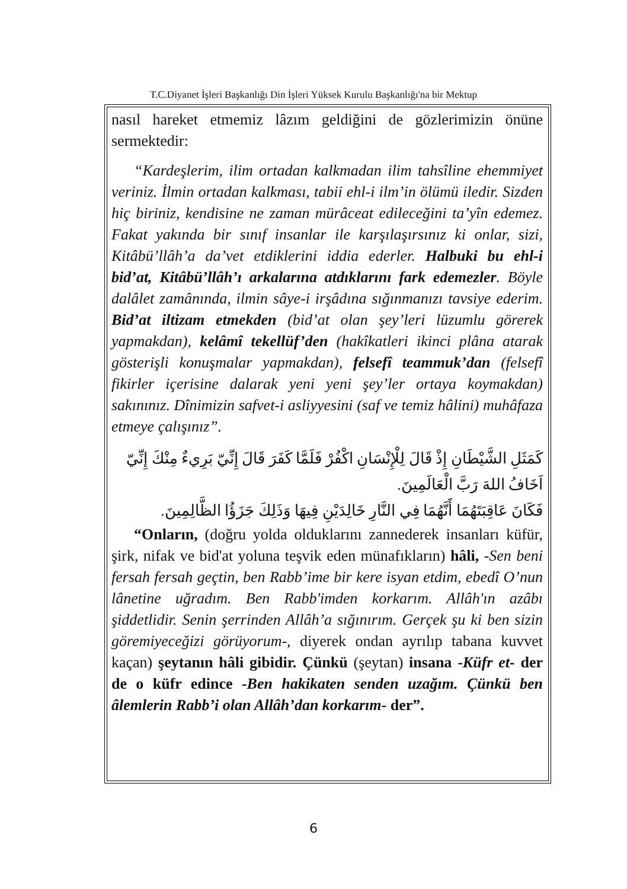T.C.Diyanet İşleri Başkanlığı Din İşleri Yüksek Kurulu Başkanlığı'na bir Mektup
nasıl hareket etmemiz lâzım geldiğini de gözlerimizin önüne sermektedir:
“Kardeşlerim, ilim ortadan kalkmadan ilim tahsîline ehemmiyet veriniz. İlmin ortadan kalkması, tabii ehl-i ilm’in ölümü iledir. Sizden hiç biriniz, kendisine ne zaman mürâceat edileceğini ta’yîn edemez. Fakat yakında bir sınıf insanlar ile karşılaşırsınız ki onlar, sizi, Kitâbü’llâh’a da’vet etdiklerini iddia ederler. Halbuki bu ehl-i bid’at, Kitâbü’llâh’ı arkalarına atdıklarını fark edemezler. Böyle dalâlet zamânında, ilmin sâye-i irşâdına sığınmanızı tavsiye ederim. Bid’at iltizam etmekden (bid’at olan şey’leri lüzumlu görerek yapmakdan), kelâmî tekellüf’den (hakîkatleri ikinci plâna atarak gösterişli konuşmalar yapmakdan), felsefî teammuk’dan (felsefî fikirler içerisine dalarak yeni yeni şey’ler ortaya koymakdan) sakınınız. Dînimizin safvet-i asliyyesini (saf ve temiz hâlini) muhâfaza etmeye çalışınız”.
كَمَثَلِ الشَّيْطَانِ إِذْ قَالَ لِلْإِنْسَانِ اكْفُرْ فَلَمَّا كَفَرَ قَالَ إِنِّيّ بَرِيءٌ مِنْكَ إِنِّيّ اَخَافُ اللهَ رَبَّ الْعَالَمِينَ.
فَكَانَ عَاقِبَتَهُمَا أَنَّهُمَا فِي النَّارِ خَالِدَيْنِ فِيهَا وَذَلِكَ جَزَؤُا الظَّالِمِينَ.
“Onların, (doğru yolda olduklarını zannederek insanları küfür, şirk, nifak ve bid'at yoluna teşvik eden münafıkların) hâli, -Sen beni fersah fersah geçtin, ben Rabb’ime bir kere isyan etdim, ebedî O’nun lânetine uğradım. Ben Rabb'imden korkarım. Allâh'ın azâbı şiddetlidir. Senin şerrinden Allâh’a sığınırım. Gerçek şu ki ben sizin göremiyeceğizi görüyorum-, diyerek ondan ayrılıp tabana kuvvet kaçan) şeytanın hâli gibidir. Çünkü (şeytan) insana -Küfr et- der de o küfr edince -Ben hakikaten senden uzağım. Çünkü ben âlemlerin Rabb’i olan Allâh’dan korkarım- der”.
6